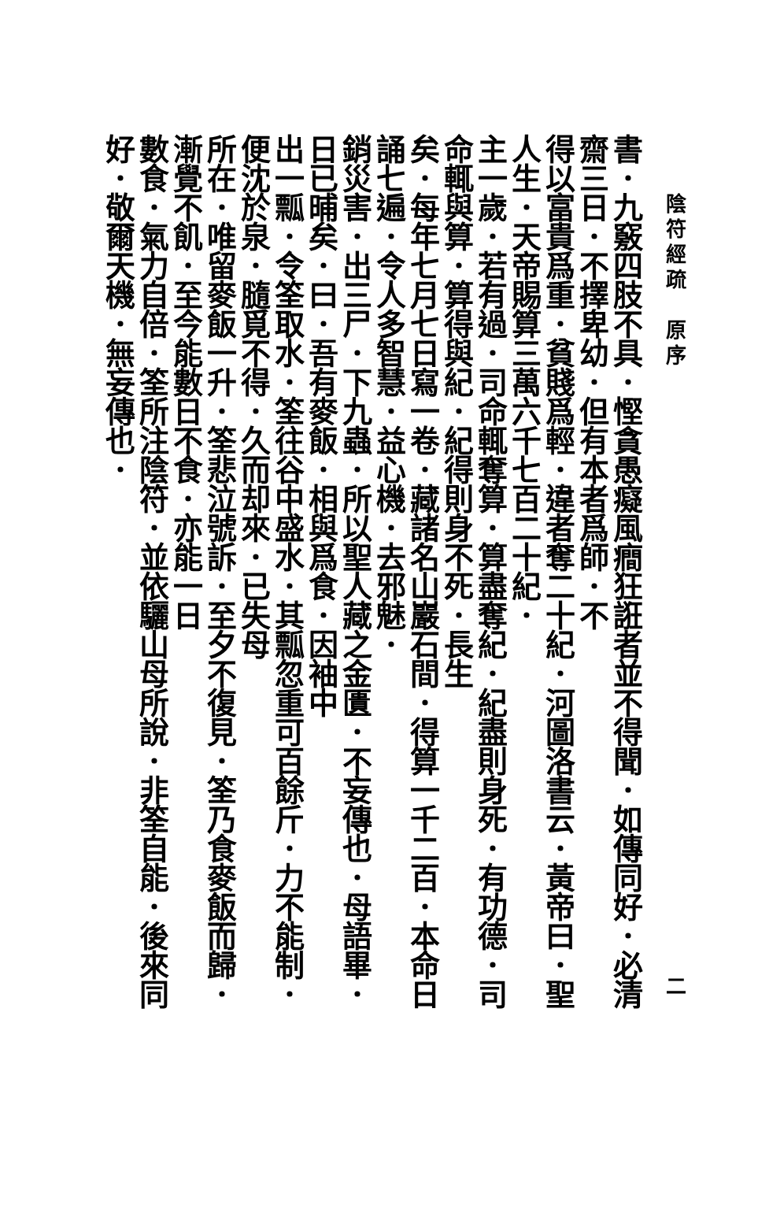陰符經疏　原序 二
書．九竅四肢不具．慳貪愚癡風癎狂誑者並不得聞．如傳同好．必清齋三日．不擇卑幼．但有本者爲師．不
得以富貴爲重．貧賤爲輕．違者奪二十紀．河圖洛書云．黃帝曰．聖人生．天帝賜算三萬六千七百二十紀．
主一歲．若有過．司命輒奪算．算盡奪紀．紀盡則身死．有功德．司命輒與算．算得與紀．紀得則身不死．長生
矣．每年七月七日寫一卷．藏諸名山巖石間．得算一千二百．本命日誦七遍．令人多智慧．益心機．去邪魅．
銷災害．出三尸．下九蟲．所以聖人藏之金匱．不妄傳也．母語畢．日已晡矣．曰．吾有麥飯．相與爲食．因袖中
出一瓢．令筌取水．筌往谷中盛水．其瓢忽重可百餘斤．力不能制．便沈於泉．膸覓不得．久而却來．已失母
所在．唯留麥飯一升．筌悲泣號訴．至夕不復見．筌乃食麥飯而歸．漸覺不飢．至今能數日不食．亦能一日
數食．氣力自倍．筌所注陰符．並依驪山母所說．非筌自能．後來同好．敬爾天機．無妄傳也．